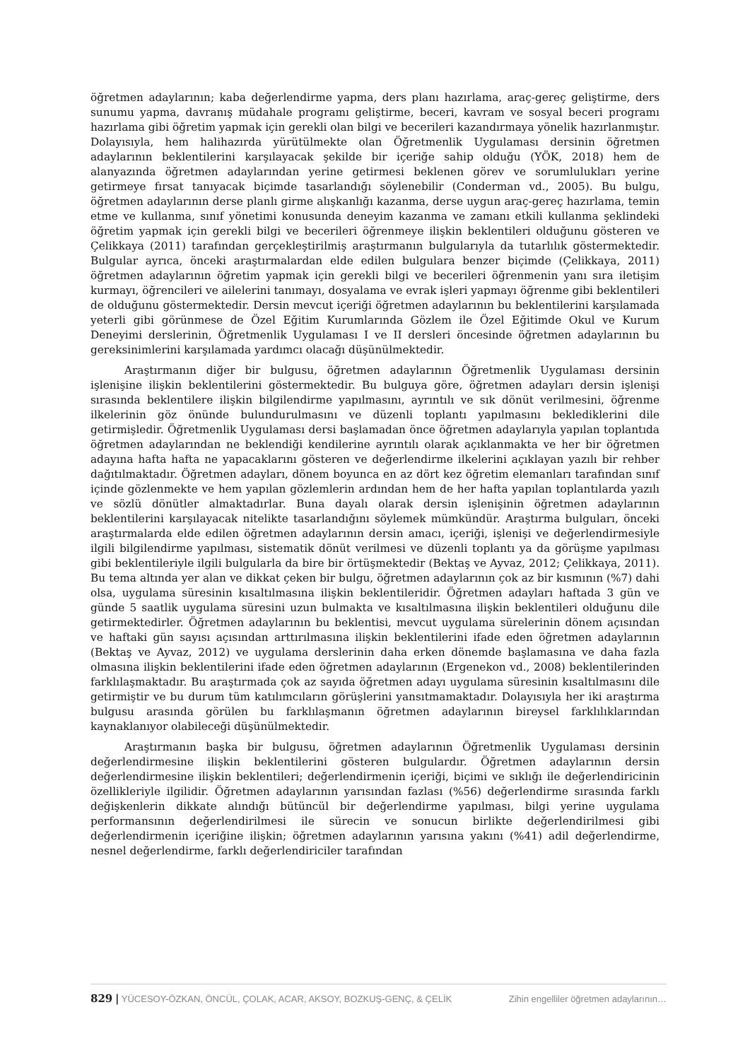öğretmen adaylarının; kaba değerlendirme yapma, ders planı hazırlama, araç-gereç geliştirme, ders sunumu yapma, davranış müdahale programı geliştirme, beceri, kavram ve sosyal beceri programı hazırlama gibi öğretim yapmak için gerekli olan bilgi ve becerileri kazandırmaya yönelik hazırlanmıştır. Dolayısıyla, hem halihazırda yürütülmekte olan Öğretmenlik Uygulaması dersinin öğretmen adaylarının beklentilerini karşılayacak şekilde bir içeriğe sahip olduğu (YÖK, 2018) hem de alanyazında öğretmen adaylarından yerine getirmesi beklenen görev ve sorumlulukları yerine getirmeye fırsat tanıyacak biçimde tasarlandığı söylenebilir (Conderman vd., 2005). Bu bulgu, öğretmen adaylarının derse planlı girme alışkanlığı kazanma, derse uygun araç-gereç hazırlama, temin etme ve kullanma, sınıf yönetimi konusunda deneyim kazanma ve zamanı etkili kullanma şeklindeki öğretim yapmak için gerekli bilgi ve becerileri öğrenmeye ilişkin beklentileri olduğunu gösteren ve Çelikkaya (2011) tarafından gerçekleştirilmiş araştırmanın bulgularıyla da tutarlılık göstermektedir. Bulgular ayrıca, önceki araştırmalardan elde edilen bulgulara benzer biçimde (Çelikkaya, 2011) öğretmen adaylarının öğretim yapmak için gerekli bilgi ve becerileri öğrenmenin yanı sıra iletişim kurmayı, öğrencileri ve ailelerini tanımayı, dosyalama ve evrak işleri yapmayı öğrenme gibi beklentileri de olduğunu göstermektedir. Dersin mevcut içeriği öğretmen adaylarının bu beklentilerini karşılamada yeterli gibi görünmese de Özel Eğitim Kurumlarında Gözlem ile Özel Eğitimde Okul ve Kurum Deneyimi derslerinin, Öğretmenlik Uygulaması I ve II dersleri öncesinde öğretmen adaylarının bu gereksinimlerini karşılamada yardımcı olacağı düşünülmektedir.
Araştırmanın diğer bir bulgusu, öğretmen adaylarının Öğretmenlik Uygulaması dersinin işlenişine ilişkin beklentilerini göstermektedir. Bu bulguya göre, öğretmen adayları dersin işlenişi sırasında beklentilere ilişkin bilgilendirme yapılmasını, ayrıntılı ve sık dönüt verilmesini, öğrenme ilkelerinin göz önünde bulundurulmasını ve düzenli toplantı yapılmasını beklediklerini dile getirmişledir. Öğretmenlik Uygulaması dersi başlamadan önce öğretmen adaylarıyla yapılan toplantıda öğretmen adaylarından ne beklendiği kendilerine ayrıntılı olarak açıklanmakta ve her bir öğretmen adayına hafta hafta ne yapacaklarını gösteren ve değerlendirme ilkelerini açıklayan yazılı bir rehber dağıtılmaktadır. Öğretmen adayları, dönem boyunca en az dört kez öğretim elemanları tarafından sınıf içinde gözlenmekte ve hem yapılan gözlemlerin ardından hem de her hafta yapılan toplantılarda yazılı ve sözlü dönütler almaktadırlar. Buna dayalı olarak dersin işlenişinin öğretmen adaylarının beklentilerini karşılayacak nitelikte tasarlandığını söylemek mümkündür. Araştırma bulguları, önceki araştırmalarda elde edilen öğretmen adaylarının dersin amacı, içeriği, işlenişi ve değerlendirmesiyle ilgili bilgilendirme yapılması, sistematik dönüt verilmesi ve düzenli toplantı ya da görüşme yapılması gibi beklentileriyle ilgili bulgularla da bire bir örtüşmektedir (Bektaş ve Ayvaz, 2012; Çelikkaya, 2011). Bu tema altında yer alan ve dikkat çeken bir bulgu, öğretmen adaylarının çok az bir kısmının (%7) dahi olsa, uygulama süresinin kısaltılmasına ilişkin beklentileridir. Öğretmen adayları haftada 3 gün ve günde 5 saatlik uygulama süresini uzun bulmakta ve kısaltılmasına ilişkin beklentileri olduğunu dile getirmektedirler. Öğretmen adaylarının bu beklentisi, mevcut uygulama sürelerinin dönem açısından ve haftaki gün sayısı açısından arttırılmasına ilişkin beklentilerini ifade eden öğretmen adaylarının (Bektaş ve Ayvaz, 2012) ve uygulama derslerinin daha erken dönemde başlamasına ve daha fazla olmasına ilişkin beklentilerini ifade eden öğretmen adaylarının (Ergenekon vd., 2008) beklentilerinden farklılaşmaktadır. Bu araştırmada çok az sayıda öğretmen adayı uygulama süresinin kısaltılmasını dile getirmiştir ve bu durum tüm katılımcıların görüşlerini yansıtmamaktadır. Dolayısıyla her iki araştırma bulgusu arasında görülen bu farklılaşmanın öğretmen adaylarının bireysel farklılıklarından kaynaklanıyor olabileceği düşünülmektedir.
Araştırmanın başka bir bulgusu, öğretmen adaylarının Öğretmenlik Uygulaması dersinin değerlendirmesine ilişkin beklentilerini gösteren bulgulardır. Öğretmen adaylarının dersin değerlendirmesine ilişkin beklentileri; değerlendirmenin içeriği, biçimi ve sıklığı ile değerlendiricinin özellikleriyle ilgilidir. Öğretmen adaylarının yarısından fazlası (%56) değerlendirme sırasında farklı değişkenlerin dikkate alındığı bütüncül bir değerlendirme yapılması, bilgi yerine uygulama performansının değerlendirilmesi ile sürecin ve sonucun birlikte değerlendirilmesi gibi değerlendirmenin içeriğine ilişkin; öğretmen adaylarının yarısına yakını (%41) adil değerlendirme, nesnel değerlendirme, farklı değerlendiriciler tarafından
829 | YÜCESOY-ÖZKAN, ÖNCÜL, ÇOLAK, ACAR, AKSOY, BOZKUŞ-GENÇ, & ÇELİK Zihin engelliler öğretmen adaylarının…